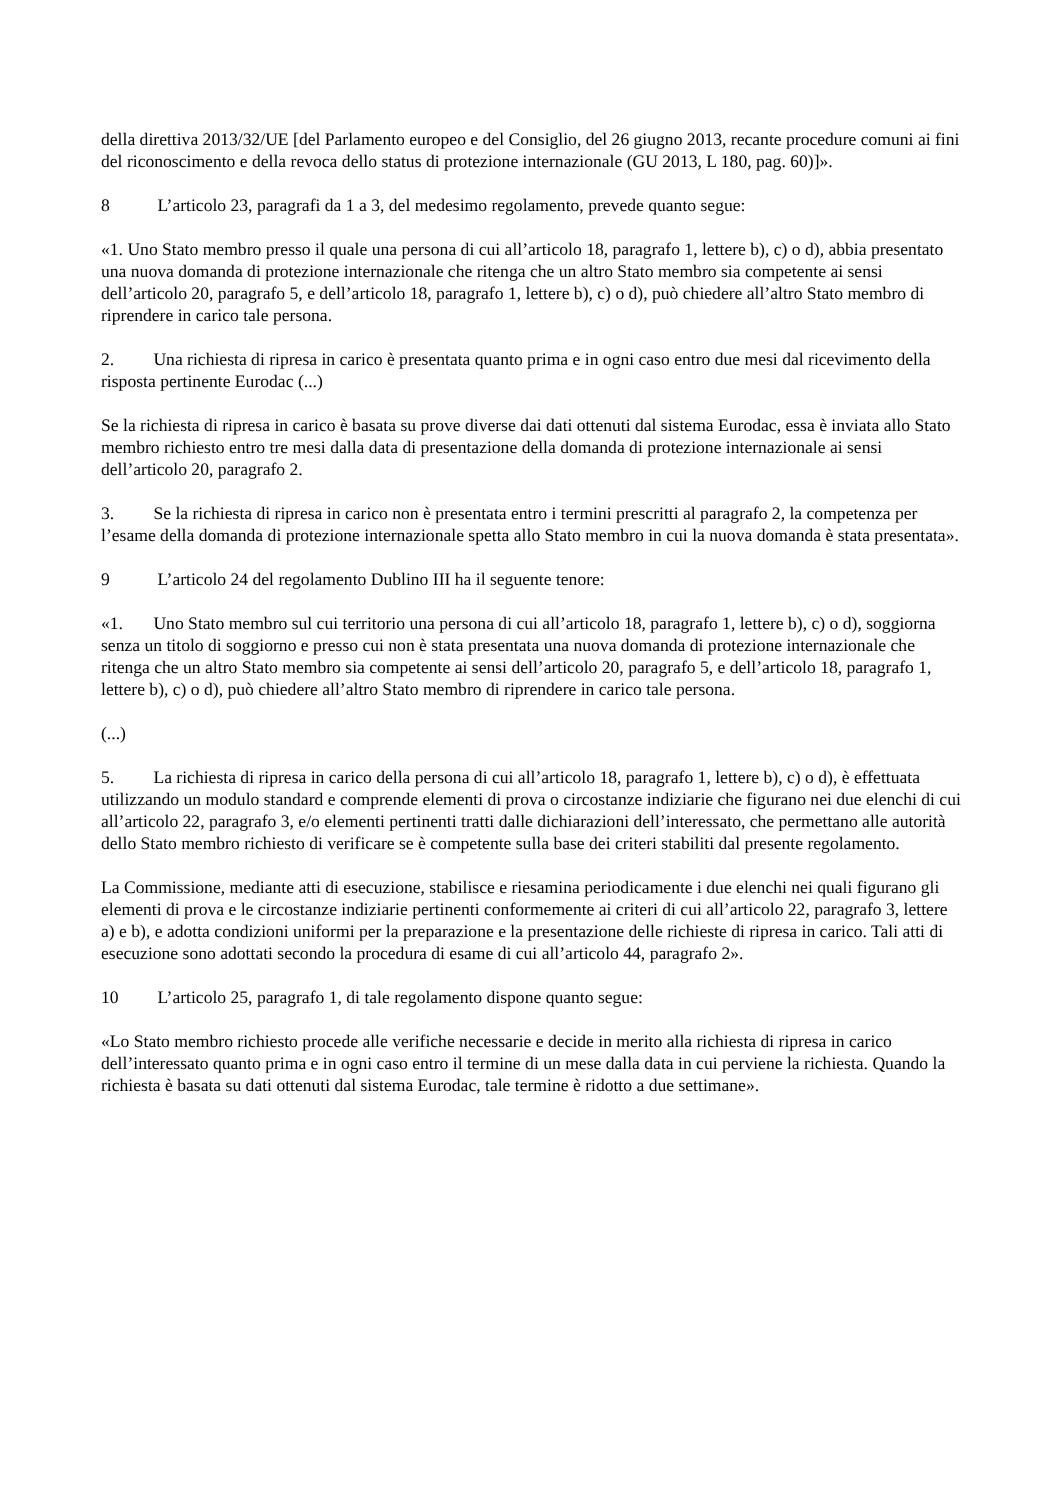della direttiva 2013/32/UE [del Parlamento europeo e del Consiglio, del 26 giugno 2013, recante procedure comuni ai fini del riconoscimento e della revoca dello status di protezione internazionale (GU 2013, L 180, pag. 60)]».
8 L’articolo 23, paragrafi da 1 a 3, del medesimo regolamento, prevede quanto segue:
«1. Uno Stato membro presso il quale una persona di cui all’articolo 18, paragrafo 1, lettere b), c) o d), abbia presentato una nuova domanda di protezione internazionale che ritenga che un altro Stato membro sia competente ai sensi dell’articolo 20, paragrafo 5, e dell’articolo 18, paragrafo 1, lettere b), c) o d), può chiedere all’altro Stato membro di riprendere in carico tale persona.
2. Una richiesta di ripresa in carico è presentata quanto prima e in ogni caso entro due mesi dal ricevimento della risposta pertinente Eurodac (...)
Se la richiesta di ripresa in carico è basata su prove diverse dai dati ottenuti dal sistema Eurodac, essa è inviata allo Stato membro richiesto entro tre mesi dalla data di presentazione della domanda di protezione internazionale ai sensi dell’articolo 20, paragrafo 2.
3. Se la richiesta di ripresa in carico non è presentata entro i termini prescritti al paragrafo 2, la competenza per l’esame della domanda di protezione internazionale spetta allo Stato membro in cui la nuova domanda è stata presentata».
9 L’articolo 24 del regolamento Dublino III ha il seguente tenore:
«1. Uno Stato membro sul cui territorio una persona di cui all’articolo 18, paragrafo 1, lettere b), c) o d), soggiorna senza un titolo di soggiorno e presso cui non è stata presentata una nuova domanda di protezione internazionale che ritenga che un altro Stato membro sia competente ai sensi dell’articolo 20, paragrafo 5, e dell’articolo 18, paragrafo 1, lettere b), c) o d), può chiedere all’altro Stato membro di riprendere in carico tale persona.
(...)
5. La richiesta di ripresa in carico della persona di cui all’articolo 18, paragrafo 1, lettere b), c) o d), è effettuata utilizzando un modulo standard e comprende elementi di prova o circostanze indiziarie che figurano nei due elenchi di cui all’articolo 22, paragrafo 3, e/o elementi pertinenti tratti dalle dichiarazioni dell’interessato, che permettano alle autorità dello Stato membro richiesto di verificare se è competente sulla base dei criteri stabiliti dal presente regolamento.
La Commissione, mediante atti di esecuzione, stabilisce e riesamina periodicamente i due elenchi nei quali figurano gli elementi di prova e le circostanze indiziarie pertinenti conformemente ai criteri di cui all’articolo 22, paragrafo 3, lettere a) e b), e adotta condizioni uniformi per la preparazione e la presentazione delle richieste di ripresa in carico. Tali atti di esecuzione sono adottati secondo la procedura di esame di cui all’articolo 44, paragrafo 2».
10 L’articolo 25, paragrafo 1, di tale regolamento dispone quanto segue:
«Lo Stato membro richiesto procede alle verifiche necessarie e decide in merito alla richiesta di ripresa in carico dell’interessato quanto prima e in ogni caso entro il termine di un mese dalla data in cui perviene la richiesta. Quando la richiesta è basata su dati ottenuti dal sistema Eurodac, tale termine è ridotto a due settimane».